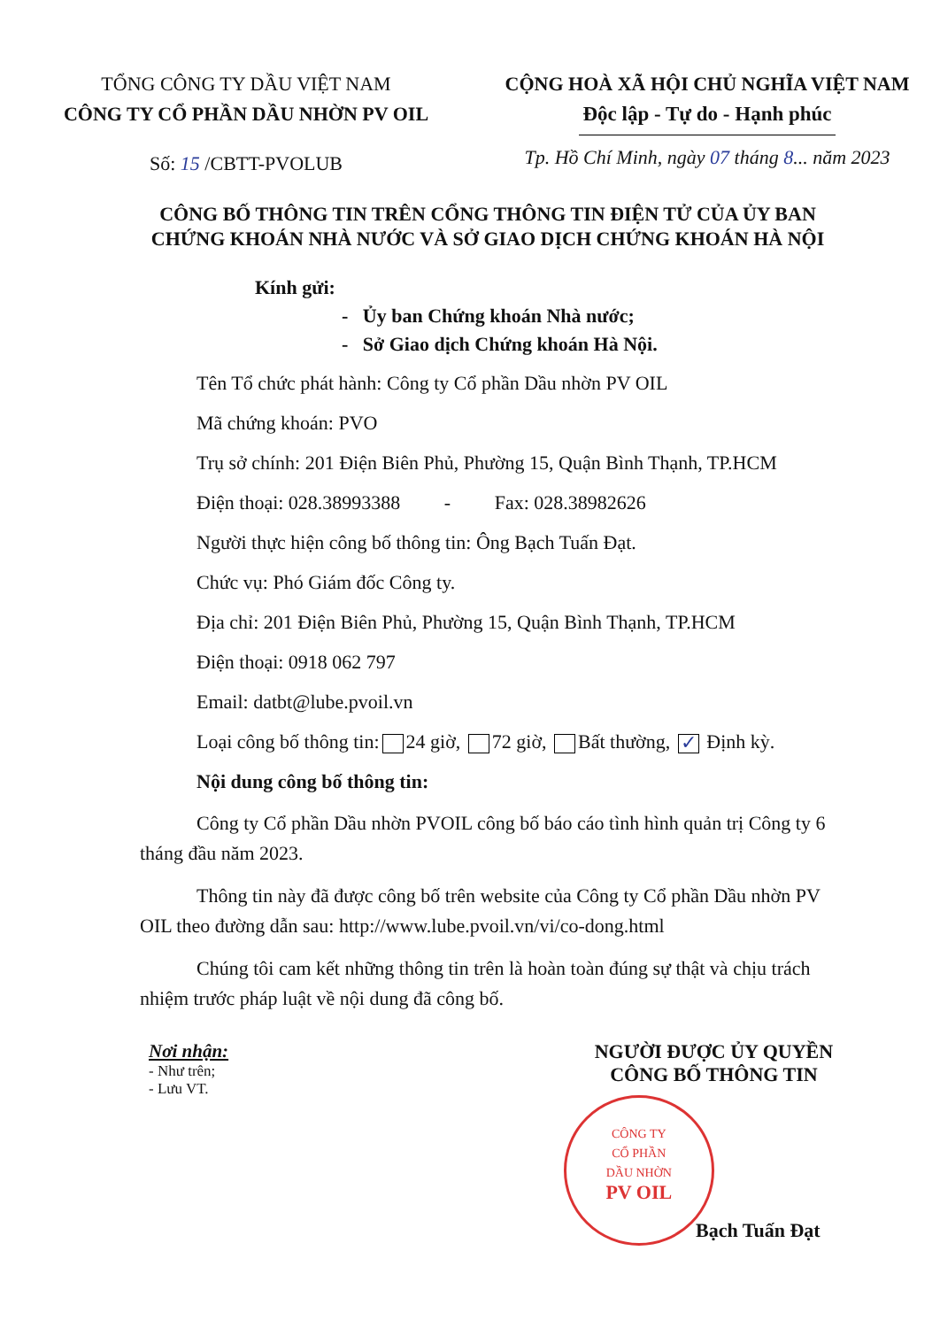TỔNG CÔNG TY DẦU VIỆT NAM
CÔNG TY CỔ PHẦN DẦU NHỜN PV OIL
Số: 15 /CBTT-PVOLUB
CỘNG HOÀ XÃ HỘI CHỦ NGHĨA VIỆT NAM
Độc lập - Tự do - Hạnh phúc
Tp. Hồ Chí Minh, ngày 07 tháng 8... năm 2023
CÔNG BỐ THÔNG TIN TRÊN CỔNG THÔNG TIN ĐIỆN TỬ CỦA ỦY BAN CHỨNG KHOÁN NHÀ NƯỚC VÀ SỞ GIAO DỊCH CHỨNG KHOÁN HÀ NỘI
Kính gửi:
- Ủy ban Chứng khoán Nhà nước;
- Sở Giao dịch Chứng khoán Hà Nội.
Tên Tổ chức phát hành: Công ty Cổ phần Dầu nhờn PV OIL
Mã chứng khoán: PVO
Trụ sở chính: 201 Điện Biên Phủ, Phường 15, Quận Bình Thạnh, TP.HCM
Điện thoại: 028.38993388 - Fax: 028.38982626
Người thực hiện công bố thông tin: Ông Bạch Tuấn Đạt.
Chức vụ: Phó Giám đốc Công ty.
Địa chỉ: 201 Điện Biên Phủ, Phường 15, Quận Bình Thạnh, TP.HCM
Điện thoại: 0918 062 797
Email: datbt@lube.pvoil.vn
Loại công bố thông tin: 24 giờ, 72 giờ, Bất thường, ✓ Định kỳ.
Nội dung công bố thông tin:
Công ty Cổ phần Dầu nhờn PVOIL công bố báo cáo tình hình quản trị Công ty 6 tháng đầu năm 2023.
Thông tin này đã được công bố trên website của Công ty Cổ phần Dầu nhờn PV OIL theo đường dẫn sau: http://www.lube.pvoil.vn/vi/co-dong.html
Chúng tôi cam kết những thông tin trên là hoàn toàn đúng sự thật và chịu trách nhiệm trước pháp luật về nội dung đã công bố.
Nơi nhận:
- Như trên;
- Lưu VT.
NGƯỜI ĐƯỢC ỦY QUYỀN
CÔNG BỐ THÔNG TIN
CÔNG TY
CỔ PHẦN
DẦU NHỜN
PV OIL
Bạch Tuấn Đạt